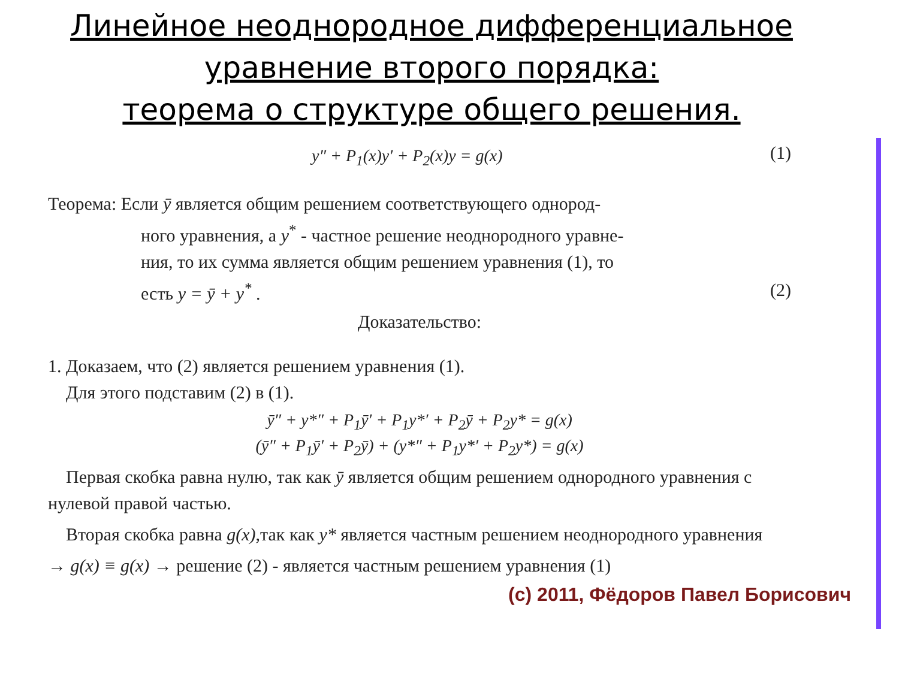Линейное неоднородное дифференциальное
уравнение второго порядка:
теорема о структуре общего решения.
y″ + P<sub>1</sub>(x)y′ + P<sub>2</sub>(x)y = g(x) (1)
Теорема: Если ȳ является общим решением соответствующего однород-
ного уравнения, а y<sup>*</sup> - частное решение неоднородного уравне-
ния, то их сумма является общим решением уравнения (1), то
есть y = ȳ + y<sup>*</sup> . (2)
Доказательство:
1. Доказаем, что (2) является решением уравнения (1).
Для этого подставим (2) в (1).
ȳ″ + y*″ + P<sub>1</sub>ȳ′ + P<sub>1</sub>y*′ + P<sub>2</sub>ȳ + P<sub>2</sub>y* = g(x)
(ȳ″ + P<sub>1</sub>ȳ′ + P<sub>2</sub>ȳ) + (y*″ + P<sub>1</sub>y*′ + P<sub>2</sub>y*) = g(x)
Первая скобка равна нулю, так как ȳ является общим решением однородного уравнения с нулевой правой частью.
Вторая скобка равна g(x),так как y* является частным решением неоднородного уравнения
→ g(x) ≡ g(x) → решение (2) - является частным решением уравнения (1)
(c) 2011, Фёдоров Павел Борисович